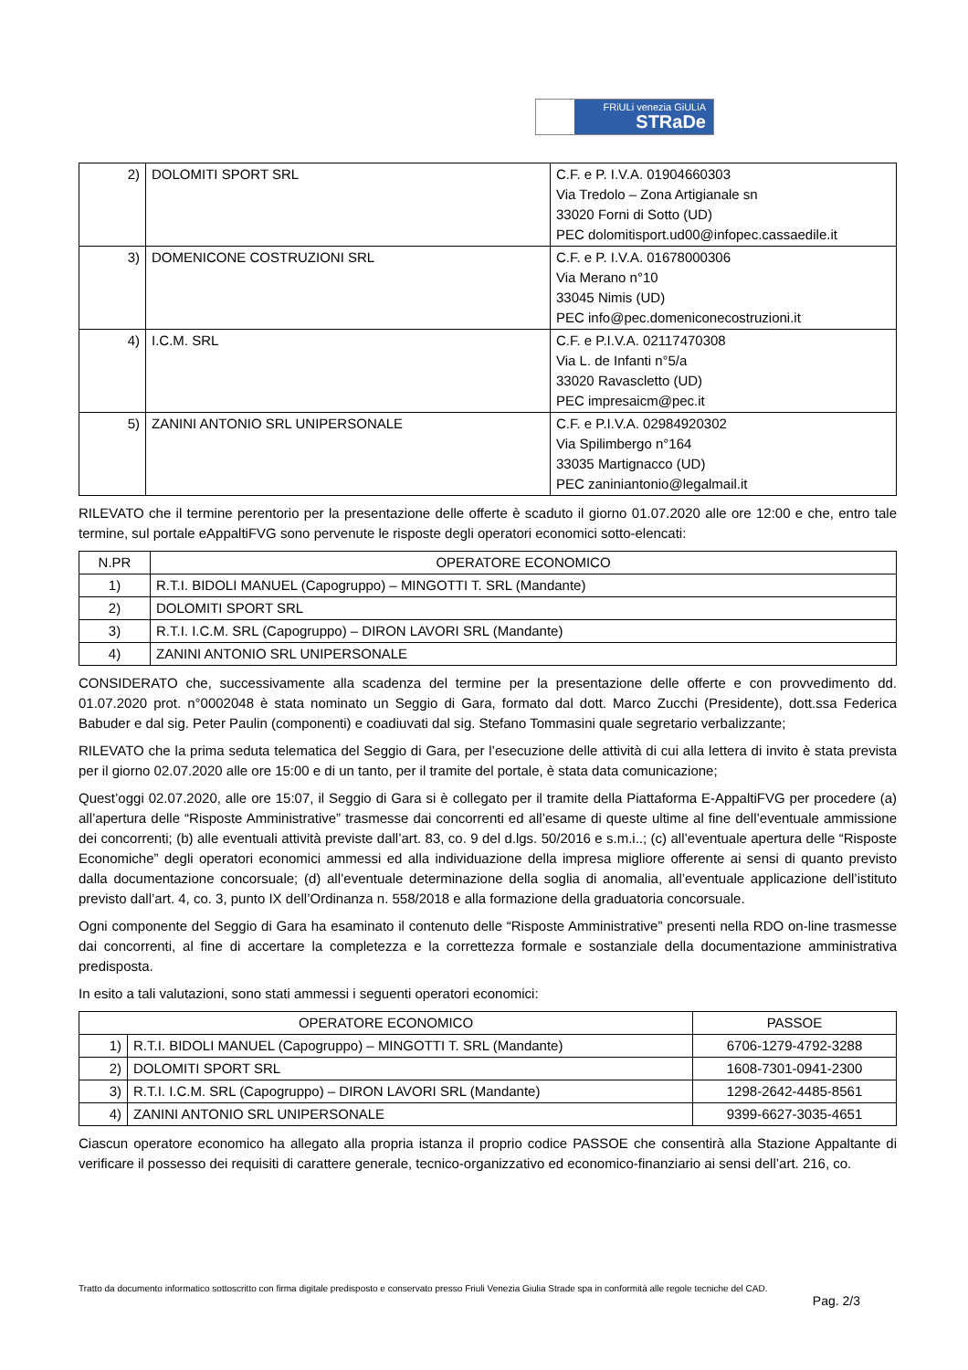FRiULi venezia GiULiA
STRaDe
| 2) | DOLOMITI SPORT SRL | C.F. e P. I.V.A. 01904660303 Via Tredolo – Zona Artigianale sn 33020 Forni di Sotto (UD) PEC dolomitisport.ud00@infopec.cassaedile.it |
| 3) | DOMENICONE COSTRUZIONI SRL | C.F. e P. I.V.A. 01678000306 Via Merano n°10 33045 Nimis (UD) PEC info@pec.domeniconecostruzioni.it |
| 4) | I.C.M. SRL | C.F. e P.I.V.A. 02117470308 Via L. de Infanti n°5/a 33020 Ravascletto (UD) PEC impresaicm@pec.it |
| 5) | ZANINI ANTONIO SRL UNIPERSONALE | C.F. e P.I.V.A. 02984920302 Via Spilimbergo n°164 33035 Martignacco (UD) PEC zaniniantonio@legalmail.it |
RILEVATO che il termine perentorio per la presentazione delle offerte è scaduto il giorno 01.07.2020 alle ore 12:00 e che, entro tale termine, sul portale eAppaltiFVG sono pervenute le risposte degli operatori economici sotto-elencati:
| N.PR | OPERATORE ECONOMICO |
| --- | --- |
| 1) | R.T.I. BIDOLI MANUEL (Capogruppo) – MINGOTTI T. SRL (Mandante) |
| 2) | DOLOMITI SPORT SRL |
| 3) | R.T.I. I.C.M. SRL (Capogruppo) – DIRON LAVORI SRL (Mandante) |
| 4) | ZANINI ANTONIO SRL UNIPERSONALE |
CONSIDERATO che, successivamente alla scadenza del termine per la presentazione delle offerte e con provvedimento dd. 01.07.2020 prot. n°0002048 è stata nominato un Seggio di Gara, formato dal dott. Marco Zucchi (Presidente), dott.ssa Federica Babuder e dal sig. Peter Paulin (componenti) e coadiuvati dal sig. Stefano Tommasini quale segretario verbalizzante;
RILEVATO che la prima seduta telematica del Seggio di Gara, per l’esecuzione delle attività di cui alla lettera di invito è stata prevista per il giorno 02.07.2020 alle ore 15:00 e di un tanto, per il tramite del portale, è stata data comunicazione;
Quest’oggi 02.07.2020, alle ore 15:07, il Seggio di Gara si è collegato per il tramite della Piattaforma E-AppaltiFVG per procedere (a) all’apertura delle “Risposte Amministrative” trasmesse dai concorrenti ed all’esame di queste ultime al fine dell’eventuale ammissione dei concorrenti; (b) alle eventuali attività previste dall’art. 83, co. 9 del d.lgs. 50/2016 e s.m.i..; (c) all’eventuale apertura delle “Risposte Economiche” degli operatori economici ammessi ed alla individuazione della impresa migliore offerente ai sensi di quanto previsto dalla documentazione concorsuale; (d) all’eventuale determinazione della soglia di anomalia, all’eventuale applicazione dell’istituto previsto dall’art. 4, co. 3, punto IX dell’Ordinanza n. 558/2018 e alla formazione della graduatoria concorsuale.
Ogni componente del Seggio di Gara ha esaminato il contenuto delle “Risposte Amministrative” presenti nella RDO on-line trasmesse dai concorrenti, al fine di accertare la completezza e la correttezza formale e sostanziale della documentazione amministrativa predisposta.
In esito a tali valutazioni, sono stati ammessi i seguenti operatori economici:
| OPERATORE ECONOMICO | | PASSOE |
| --- | --- | --- |
| 1) | R.T.I. BIDOLI MANUEL (Capogruppo) – MINGOTTI T. SRL (Mandante) | 6706-1279-4792-3288 |
| 2) | DOLOMITI SPORT SRL | 1608-7301-0941-2300 |
| 3) | R.T.I. I.C.M. SRL (Capogruppo) – DIRON LAVORI SRL (Mandante) | 1298-2642-4485-8561 |
| 4) | ZANINI ANTONIO SRL UNIPERSONALE | 9399-6627-3035-4651 |
Ciascun operatore economico ha allegato alla propria istanza il proprio codice PASSOE che consentirà alla Stazione Appaltante di verificare il possesso dei requisiti di carattere generale, tecnico-organizzativo ed economico-finanziario ai sensi dell’art. 216, co.
Tratto da documento informatico sottoscritto con firma digitale predisposto e conservato presso Friuli Venezia Giulia Strade spa in conformità alle regole tecniche del CAD.
Pag. 2/3